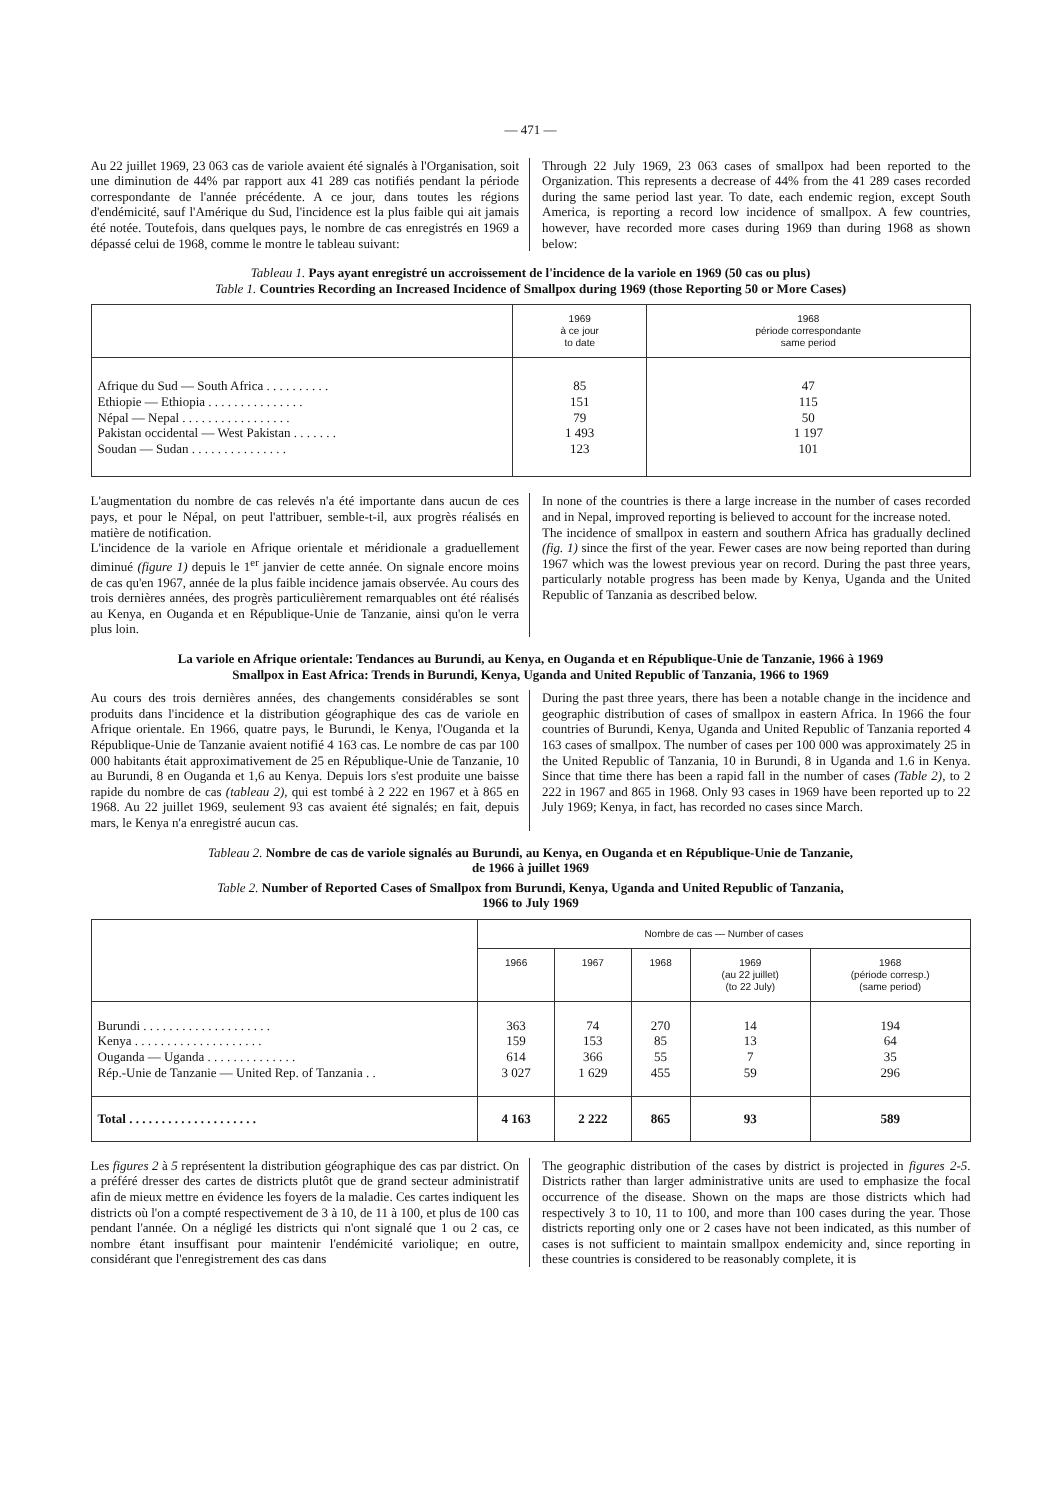— 471 —
Au 22 juillet 1969, 23 063 cas de variole avaient été signalés à l'Organisation, soit une diminution de 44% par rapport aux 41 289 cas notifiés pendant la période correspondante de l'année précédente. A ce jour, dans toutes les régions d'endémicité, sauf l'Amérique du Sud, l'incidence est la plus faible qui ait jamais été notée. Toutefois, dans quelques pays, le nombre de cas enregistrés en 1969 a dépassé celui de 1968, comme le montre le tableau suivant:
Through 22 July 1969, 23 063 cases of smallpox had been reported to the Organization. This represents a decrease of 44% from the 41 289 cases recorded during the same period last year. To date, each endemic region, except South America, is reporting a record low incidence of smallpox. A few countries, however, have recorded more cases during 1969 than during 1968 as shown below:
Tableau 1. Pays ayant enregistré un accroissement de l'incidence de la variole en 1969 (50 cas ou plus)
Table 1. Countries Recording an Increased Incidence of Smallpox during 1969 (those Reporting 50 or More Cases)
| | 1969 à ce jour to date | 1968 période correspondante same period |
| --- | --- | --- |
| Afrique du Sud — South Africa . . . . . . . . . . Ethiopie — Ethiopia . . . . . . . . . . . . . . . Népal — Nepal . . . . . . . . . . . . . . . . . Pakistan occidental — West Pakistan . . . . . . . Soudan — Sudan . . . . . . . . . . . . . . . | 85 151 79 1 493 123 | 47 115 50 1 197 101 |
L'augmentation du nombre de cas relevés n'a été importante dans aucun de ces pays, et pour le Népal, on peut l'attribuer, semble-t-il, aux progrès réalisés en matière de notification.
L'incidence de la variole en Afrique orientale et méridionale a graduellement diminué (figure 1) depuis le 1<sup>er</sup> janvier de cette année. On signale encore moins de cas qu'en 1967, année de la plus faible incidence jamais observée. Au cours des trois dernières années, des progrès particulièrement remarquables ont été réalisés au Kenya, en Ouganda et en République-Unie de Tanzanie, ainsi qu'on le verra plus loin.
In none of the countries is there a large increase in the number of cases recorded and in Nepal, improved reporting is believed to account for the increase noted.
The incidence of smallpox in eastern and southern Africa has gradually declined (fig. 1) since the first of the year. Fewer cases are now being reported than during 1967 which was the lowest previous year on record. During the past three years, particularly notable progress has been made by Kenya, Uganda and the United Republic of Tanzania as described below.
La variole en Afrique orientale: Tendances au Burundi, au Kenya, en Ouganda et en République-Unie de Tanzanie, 1966 à 1969
Smallpox in East Africa: Trends in Burundi, Kenya, Uganda and United Republic of Tanzania, 1966 to 1969
Au cours des trois dernières années, des changements considérables se sont produits dans l'incidence et la distribution géographique des cas de variole en Afrique orientale. En 1966, quatre pays, le Burundi, le Kenya, l'Ouganda et la République-Unie de Tanzanie avaient notifié 4 163 cas. Le nombre de cas par 100 000 habitants était approximativement de 25 en République-Unie de Tanzanie, 10 au Burundi, 8 en Ouganda et 1,6 au Kenya. Depuis lors s'est produite une baisse rapide du nombre de cas (tableau 2), qui est tombé à 2 222 en 1967 et à 865 en 1968. Au 22 juillet 1969, seulement 93 cas avaient été signalés; en fait, depuis mars, le Kenya n'a enregistré aucun cas.
During the past three years, there has been a notable change in the incidence and geographic distribution of cases of smallpox in eastern Africa. In 1966 the four countries of Burundi, Kenya, Uganda and United Republic of Tanzania reported 4 163 cases of smallpox. The number of cases per 100 000 was approximately 25 in the United Republic of Tanzania, 10 in Burundi, 8 in Uganda and 1.6 in Kenya. Since that time there has been a rapid fall in the number of cases (Table 2), to 2 222 in 1967 and 865 in 1968. Only 93 cases in 1969 have been reported up to 22 July 1969; Kenya, in fact, has recorded no cases since March.
Tableau 2. Nombre de cas de variole signalés au Burundi, au Kenya, en Ouganda et en République-Unie de Tanzanie,
de 1966 à juillet 1969
Table 2. Number of Reported Cases of Smallpox from Burundi, Kenya, Uganda and United Republic of Tanzania,
1966 to July 1969
| | Nombre de cas — Number of cases | | | | |
| --- | --- | --- | --- | --- | --- |
| | 1966 | 1967 | 1968 | 1969 (au 22 juillet) (to 22 July) | 1968 (période corresp.) (same period) |
| Burundi . . . . . . . . . . . . . . . . . . . . Kenya . . . . . . . . . . . . . . . . . . . . Ouganda — Uganda . . . . . . . . . . . . . . Rép.-Unie de Tanzanie — United Rep. of Tanzania . . | 363 159 614 3 027 | 74 153 366 1 629 | 270 85 55 455 | 14 13 7 59 | 194 64 35 296 |
| Total . . . . . . . . . . . . . . . . . . . . | 4 163 | 2 222 | 865 | 93 | 589 |
Les figures 2 à 5 représentent la distribution géographique des cas par district. On a préféré dresser des cartes de districts plutôt que de grand secteur administratif afin de mieux mettre en évidence les foyers de la maladie. Ces cartes indiquent les districts où l'on a compté respectivement de 3 à 10, de 11 à 100, et plus de 100 cas pendant l'année. On a négligé les districts qui n'ont signalé que 1 ou 2 cas, ce nombre étant insuffisant pour maintenir l'endémicité variolique; en outre, considérant que l'enregistrement des cas dans
The geographic distribution of the cases by district is projected in figures 2-5. Districts rather than larger administrative units are used to emphasize the focal occurrence of the disease. Shown on the maps are those districts which had respectively 3 to 10, 11 to 100, and more than 100 cases during the year. Those districts reporting only one or 2 cases have not been indicated, as this number of cases is not sufficient to maintain smallpox endemicity and, since reporting in these countries is considered to be reasonably complete, it is